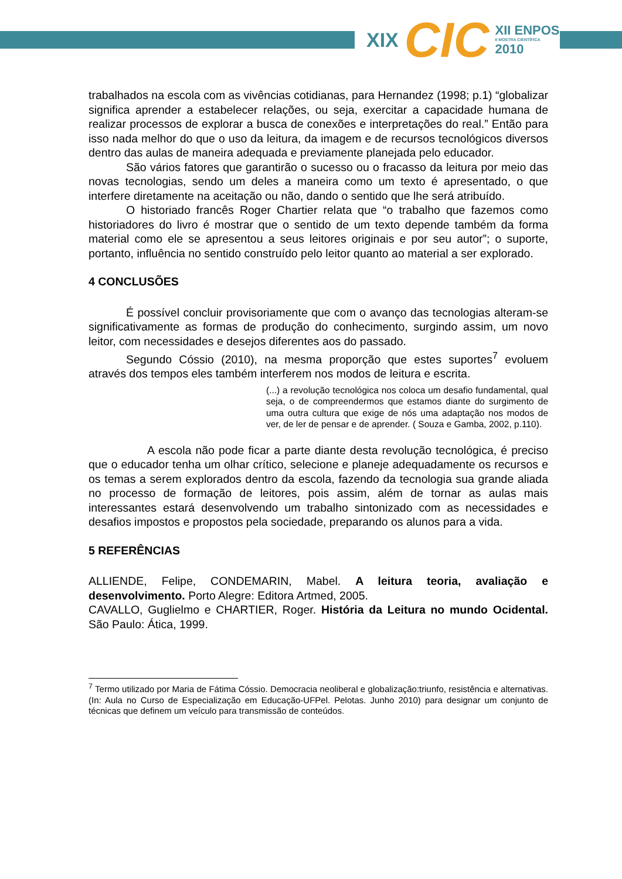XIX CIC XII ENPOS
II MOSTRA CIENTÍFICA
2010
trabalhados na escola com as vivências cotidianas, para Hernandez (1998; p.1) “globalizar significa aprender a estabelecer relações, ou seja, exercitar a capacidade humana de realizar processos de explorar a busca de conexões e interpretações do real.” Então para isso nada melhor do que o uso da leitura, da imagem e de recursos tecnológicos diversos dentro das aulas de maneira adequada e previamente planejada pelo educador.
São vários fatores que garantirão o sucesso ou o fracasso da leitura por meio das novas tecnologias, sendo um deles a maneira como um texto é apresentado, o que interfere diretamente na aceitação ou não, dando o sentido que lhe será atribuído.
O historiado francês Roger Chartier relata que “o trabalho que fazemos como historiadores do livro é mostrar que o sentido de um texto depende também da forma material como ele se apresentou a seus leitores originais e por seu autor”; o suporte, portanto, influência no sentido construído pelo leitor quanto ao material a ser explorado.
4 CONCLUSÕES
É possível concluir provisoriamente que com o avanço das tecnologias alteram-se significativamente as formas de produção do conhecimento, surgindo assim, um novo leitor, com necessidades e desejos diferentes aos do passado.
Segundo Cóssio (2010), na mesma proporção que estes suportes<sup>7</sup> evoluem através dos tempos eles também interferem nos modos de leitura e escrita.
(...) a revolução tecnológica nos coloca um desafio fundamental, qual seja, o de compreendermos que estamos diante do surgimento de uma outra cultura que exige de nós uma adaptação nos modos de ver, de ler de pensar e de aprender. ( Souza e Gamba, 2002, p.110).
A escola não pode ficar a parte diante desta revolução tecnológica, é preciso que o educador tenha um olhar crítico, selecione e planeje adequadamente os recursos e os temas a serem explorados dentro da escola, fazendo da tecnologia sua grande aliada no processo de formação de leitores, pois assim, além de tornar as aulas mais interessantes estará desenvolvendo um trabalho sintonizado com as necessidades e desafios impostos e propostos pela sociedade, preparando os alunos para a vida.
5 REFERÊNCIAS
ALLIENDE, Felipe, CONDEMARIN, Mabel. A leitura teoria, avaliação e desenvolvimento. Porto Alegre: Editora Artmed, 2005.
CAVALLO, Guglielmo e CHARTIER, Roger. História da Leitura no mundo Ocidental. São Paulo: Ática, 1999.
<sup>7</sup> Termo utilizado por Maria de Fátima Cóssio. Democracia neoliberal e globalização:triunfo, resistência e alternativas. (In: Aula no Curso de Especialização em Educação-UFPel. Pelotas. Junho 2010) para designar um conjunto de técnicas que definem um veículo para transmissão de conteúdos.